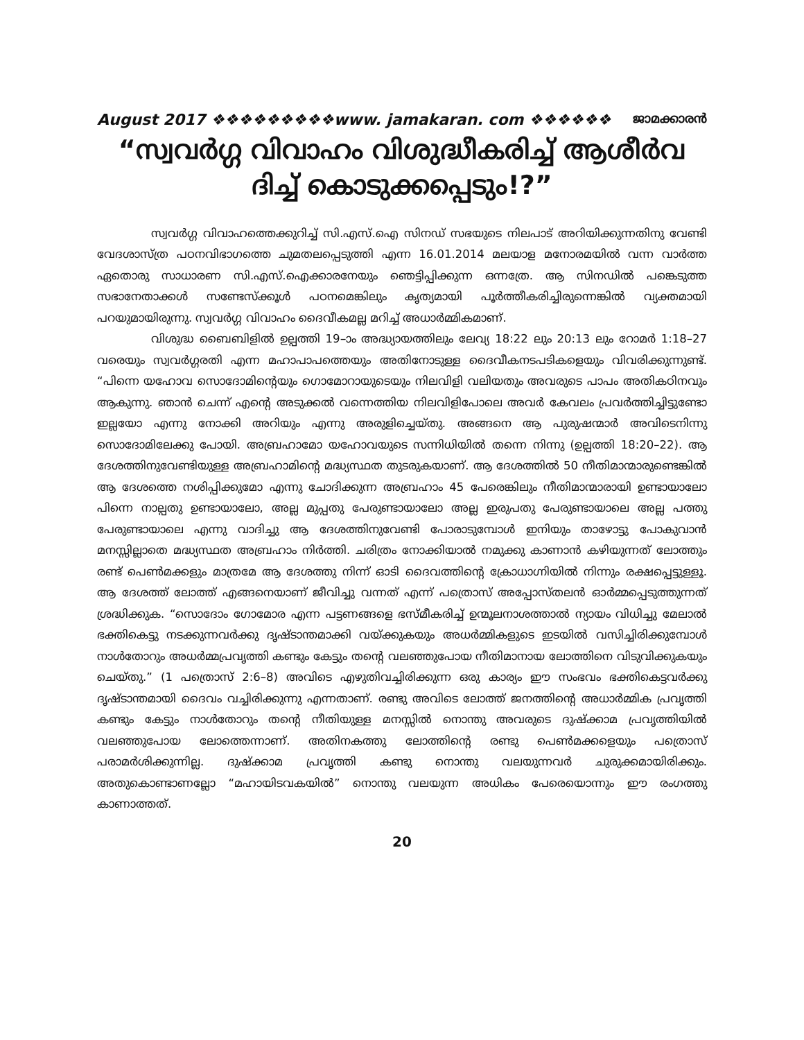August 2017 ❖❖❖❖❖❖❖❖❖www. jamakaran. com ❖❖❖❖❖❖ ജാമക്കാരൻ
“സ്വവർഗ്ഗ വിവാഹം വിശുദ്ധീകരിച്ച് ആശീർവ ദിച്ച് കൊടുക്കപ്പെടും!?”
സ്വവർഗ്ഗ വിവാഹത്തെക്കുറിച്ച് സി.എസ്.ഐ സിനഡ് സഭയുടെ നിലപാട് അറിയിക്കുന്നതിനു വേണ്ടി വേദശാസ്ത്ര പഠനവിഭാഗത്തെ ചുമതലപ്പെടുത്തി എന്ന 16.01.2014 മലയാള മനോരമയിൽ വന്ന വാർത്ത ഏതൊരു സാധാരണ സി.എസ്.ഐക്കാരനേയും ഞെട്ടിപ്പിക്കുന്ന ഒന്നത്രേ. ആ സിനഡിൽ പങ്കെടുത്ത സഭാനേതാക്കൾ സണ്ടേസ്ക്കൂൾ പഠനമെങ്കിലും കൃത്യമായി പൂർത്തീകരിച്ചിരുന്നെങ്കിൽ വ്യക്തമായി പറയുമായിരുന്നു. സ്വവർഗ്ഗ വിവാഹം ദൈവീകമല്ല മറിച്ച് അധാർമ്മികമാണ്.
വിശുദ്ധ ബൈബിളിൽ ഉല്പത്തി 19–ാം അദ്ധ്യായത്തിലും ലേവ്യ 18:22 ലും 20:13 ലും റോമർ 1:18–27 വരെയും സ്വവർഗ്ഗരതി എന്ന മഹാപാപത്തെയും അതിനോടുള്ള ദൈവീകനടപടികളെയും വിവരിക്കുന്നുണ്ട്. “പിന്നെ യഹോവ സൊദോമിന്റെയും ഗൊമോറായുടെയും നിലവിളി വലിയതും അവരുടെ പാപം അതികഠിനവും ആകുന്നു. ഞാൻ ചെന്ന് എന്റെ അടുക്കൽ വന്നെത്തിയ നിലവിളിപോലെ അവർ കേവലം പ്രവർത്തിച്ചിട്ടുണ്ടോ ഇല്ലയോ എന്നു നോക്കി അറിയും എന്നു അരുളിച്ചെയ്തു. അങ്ങനെ ആ പുരുഷന്മാർ അവിടെനിന്നു സൊദോമിലേക്കു പോയി. അബ്രഹാമോ യഹോവയുടെ സന്നിധിയിൽ തന്നെ നിന്നു (ഉല്പത്തി 18:20–22). ആ ദേശത്തിനുവേണ്ടിയുള്ള അബ്രഹാമിന്റെ മദ്ധ്യസ്ഥത തുടരുകയാണ്. ആ ദേശത്തിൽ 50 നീതിമാന്മാരുണ്ടെങ്കിൽ ആ ദേശത്തെ നശിപ്പിക്കുമോ എന്നു ചോദിക്കുന്ന അബ്രഹാം 45 പേരെങ്കിലും നീതിമാന്മാരായി ഉണ്ടായാലോ പിന്നെ നാല്പതു ഉണ്ടായാലോ, അല്ല മുപ്പതു പേരുണ്ടായാലോ അല്ല ഇരുപതു പേരുണ്ടായാലെ അല്ല പത്തു പേരുണ്ടായാലെ എന്നു വാദിച്ചു ആ ദേശത്തിനുവേണ്ടി പോരാടുമ്പോൾ ഇനിയും താഴോട്ടു പോകുവാൻ മനസ്സില്ലാതെ മദ്ധ്യസ്ഥത അബ്രഹാം നിർത്തി. ചരിത്രം നോക്കിയാൽ നമുക്കു കാണാൻ കഴിയുന്നത് ലോത്തും രണ്ട് പെൺമക്കളും മാത്രമേ ആ ദേശത്തു നിന്ന് ഓടി ദൈവത്തിന്റെ ക്രോധാഗ്നിയിൽ നിന്നും രക്ഷപ്പെട്ടുള്ളൂ. ആ ദേശത്ത് ലോത്ത് എങ്ങനെയാണ് ജീവിച്ചു വന്നത് എന്ന് പത്രൊസ് അപ്പോസ്തലൻ ഓർമ്മപ്പെടുത്തുന്നത് ശ്രദ്ധിക്കുക. “സൊദോം ഗോമോര എന്ന പട്ടണങ്ങളെ ഭസ്മീകരിച്ച് ഉന്മൂലനാശത്താൽ ന്യായം വിധിച്ചു മേലാൽ ഭക്തികെട്ടു നടക്കുന്നവർക്കു ദൃഷ്ടാന്തമാക്കി വയ്ക്കുകയും അധർമ്മികളുടെ ഇടയിൽ വസിച്ചിരിക്കുമ്പോൾ നാൾതോറും അധർമ്മപ്രവൃത്തി കണ്ടും കേട്ടും തന്റെ വലഞ്ഞുപോയ നീതിമാനായ ലോത്തിനെ വിടുവിക്കുകയും ചെയ്തു.” (1 പത്രൊസ് 2:6–8) അവിടെ എഴുതിവച്ചിരിക്കുന്ന ഒരു കാര്യം ഈ സംഭവം ഭക്തികെട്ടവർക്കു ദൃഷ്ടാന്തമായി ദൈവം വച്ചിരിക്കുന്നു എന്നതാണ്. രണ്ടു അവിടെ ലോത്ത് ജനത്തിന്റെ അധാർമ്മിക പ്രവൃത്തി കണ്ടും കേട്ടും നാൾതോറും തന്റെ നീതിയുള്ള മനസ്സിൽ നൊന്തു അവരുടെ ദുഷ്ക്കാമ പ്രവൃത്തിയിൽ വലഞ്ഞുപോയ ലോത്തെന്നാണ്. അതിനകത്തു ലോത്തിന്റെ രണ്ടു പെൺമക്കളെയും പത്രൊസ് പരാമർശിക്കുന്നില്ല. ദുഷ്ക്കാമ പ്രവൃത്തി കണ്ടു നൊന്തു വലയുന്നവർ ചുരുക്കമായിരിക്കും. അതുകൊണ്ടാണല്ലോ “മഹായിടവകയിൽ” നൊന്തു വലയുന്ന അധികം പേരെയൊന്നും ഈ രംഗത്തു കാണാത്തത്.
20